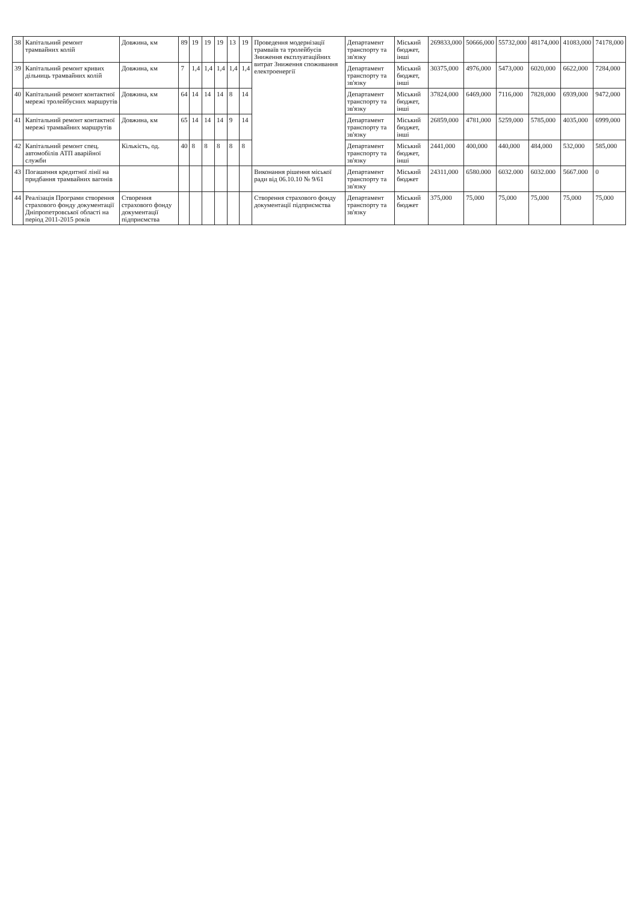| 38 | Капітальний ремонт трамвайних колій | Довжина, км | 89 | 19 | 19 | 19 | 13 | 19 | Проведення модернізації трамваїв та тролейбусів Зниження експлуатаційних витрат Зниження споживання електроенергії | Департамент транспорту та зв'язку | Міський бюджет, інші | 269833,000 | 50666,000 | 55732,000 | 48174,000 | 41083,000 | 74178,000 |
| 39 | Капітальний ремонт кривих дільниць трамвайних колій | Довжина, км | 7 | 1,4 | 1,4 | 1,4 | 1,4 | 1,4 | | Департамент транспорту та зв'язку | Міський бюджет, інші | 30375,000 | 4976,000 | 5473,000 | 6020,000 | 6622,000 | 7284,000 |
| 40 | Капітальний ремонт контактної мережі тролейбусних маршрутів | Довжина, км | 64 | 14 | 14 | 14 | 8 | 14 | | Департамент транспорту та зв'язку | Міський бюджет, інші | 37824,000 | 6469,000 | 7116,000 | 7828,000 | 6939,000 | 9472,000 |
| 41 | Капітальний ремонт контактної мережі трамвайних маршрутів | Довжина, км | 65 | 14 | 14 | 14 | 9 | 14 | | Департамент транспорту та зв'язку | Міський бюджет, інші | 26859,000 | 4781,000 | 5259,000 | 5785,000 | 4035,000 | 6999,000 |
| 42 | Капітальний ремонт спец. автомобілів АТП аварійної служби | Кількість, од. | 40 | 8 | 8 | 8 | 8 | 8 | | Департамент транспорту та зв'язку | Міський бюджет, інші | 2441,000 | 400,000 | 440,000 | 484,000 | 532,000 | 585,000 |
| 43 | Погашення кредитної лінії на придбання трамвайних вагонів | | | | | | | | Виконання рішення міської ради від 06.10.10 № 9/61 | Департамент транспорту та зв'язку | Міський бюджет | 24311,000 | 6580.000 | 6032.000 | 6032.000 | 5667.000 | 0 |
| 44 | Реалізація Програми створення страхового фонду документації Дніпропетровської області на період 2011-2015 років | Створення страхового фонду документації підприємства | | | | | | | Створення страхового фонду документації підприємства | Департамент транспорту та зв'язку | Міський бюджет | 375,000 | 75,000 | 75,000 | 75,000 | 75,000 | 75,000 |